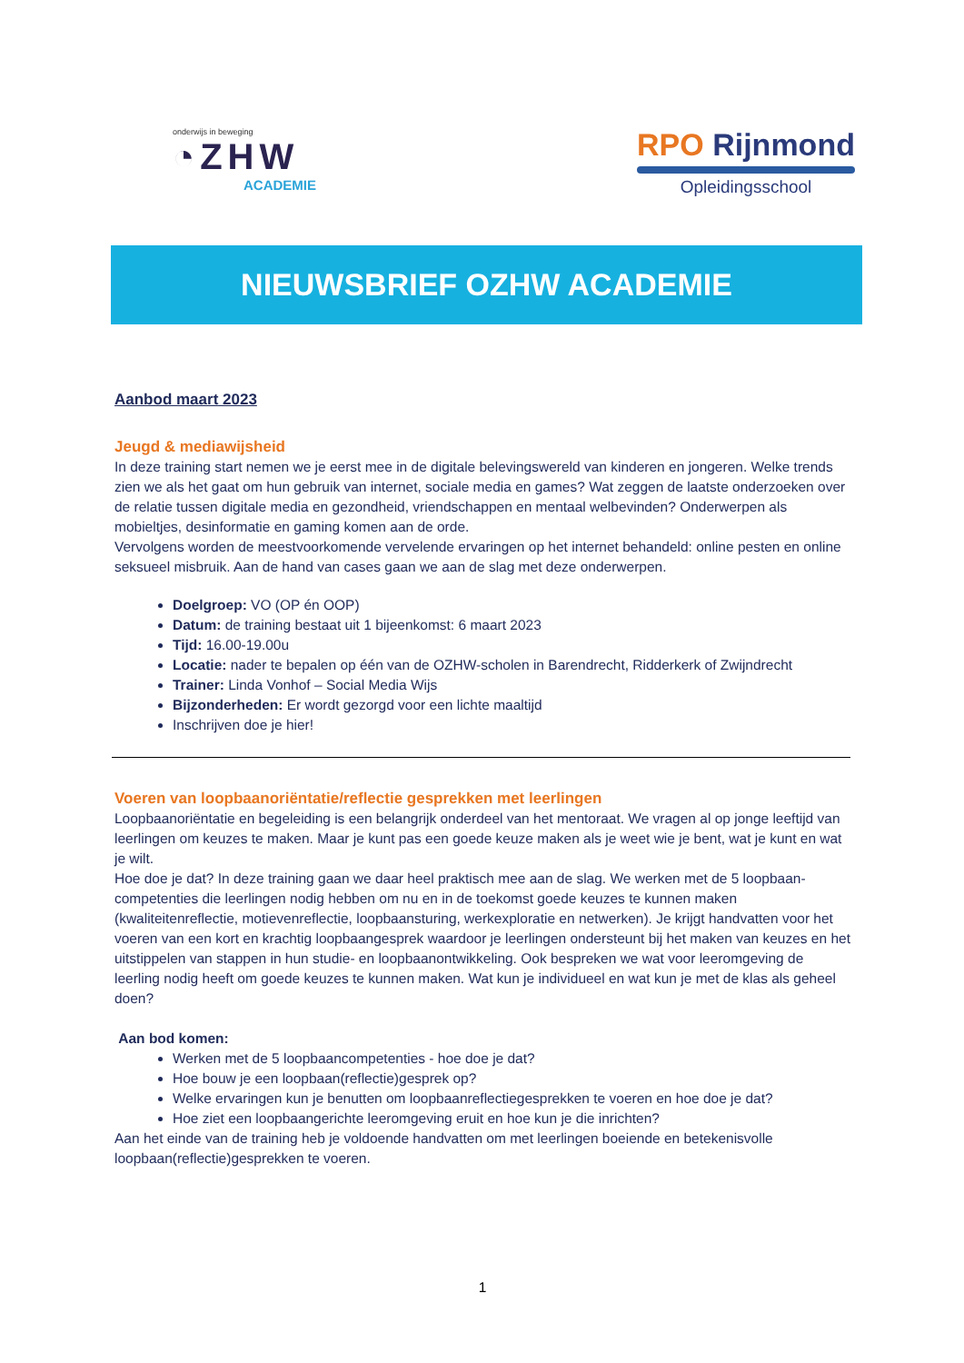onderwijs in beweging
◔ZHW
ACADEMIE
RPO Rijnmond
Opleidingsschool
NIEUWSBRIEF OZHW ACADEMIE
Aanbod maart 2023
Jeugd & mediawijsheid
In deze training start nemen we je eerst mee in de digitale belevingswereld van kinderen en jongeren. Welke trends zien we als het gaat om hun gebruik van internet, sociale media en games? Wat zeggen de laatste onderzoeken over de relatie tussen digitale media en gezondheid, vriendschappen en mentaal welbevinden? Onderwerpen als mobieltjes, desinformatie en gaming komen aan de orde.
Vervolgens worden de meestvoorkomende vervelende ervaringen op het internet behandeld: online pesten en online seksueel misbruik. Aan de hand van cases gaan we aan de slag met deze onderwerpen.
Doelgroep: VO (OP én OOP)
Datum: de training bestaat uit 1 bijeenkomst: 6 maart 2023
Tijd: 16.00-19.00u
Locatie: nader te bepalen op één van de OZHW-scholen in Barendrecht, Ridderkerk of Zwijndrecht
Trainer: Linda Vonhof – Social Media Wijs
Bijzonderheden: Er wordt gezorgd voor een lichte maaltijd
Inschrijven doe je hier!
Voeren van loopbaanoriëntatie/reflectie gesprekken met leerlingen
Loopbaanoriëntatie en begeleiding is een belangrijk onderdeel van het mentoraat. We vragen al op jonge leeftijd van leerlingen om keuzes te maken. Maar je kunt pas een goede keuze maken als je weet wie je bent, wat je kunt en wat je wilt.
Hoe doe je dat? In deze training gaan we daar heel praktisch mee aan de slag. We werken met de 5 loopbaan-competenties die leerlingen nodig hebben om nu en in de toekomst goede keuzes te kunnen maken (kwaliteitenreflectie, motievenreflectie, loopbaansturing, werkexploratie en netwerken). Je krijgt handvatten voor het voeren van een kort en krachtig loopbaangesprek waardoor je leerlingen ondersteunt bij het maken van keuzes en het uitstippelen van stappen in hun studie- en loopbaanontwikkeling. Ook bespreken we wat voor leeromgeving de leerling nodig heeft om goede keuzes te kunnen maken. Wat kun je individueel en wat kun je met de klas als geheel doen?
Aan bod komen:
Werken met de 5 loopbaancompetenties - hoe doe je dat?
Hoe bouw je een loopbaan(reflectie)gesprek op?
Welke ervaringen kun je benutten om loopbaanreflectiegesprekken te voeren en hoe doe je dat?
Hoe ziet een loopbaangerichte leeromgeving eruit en hoe kun je die inrichten?
Aan het einde van de training heb je voldoende handvatten om met leerlingen boeiende en betekenisvolle loopbaan(reflectie)gesprekken te voeren.
1